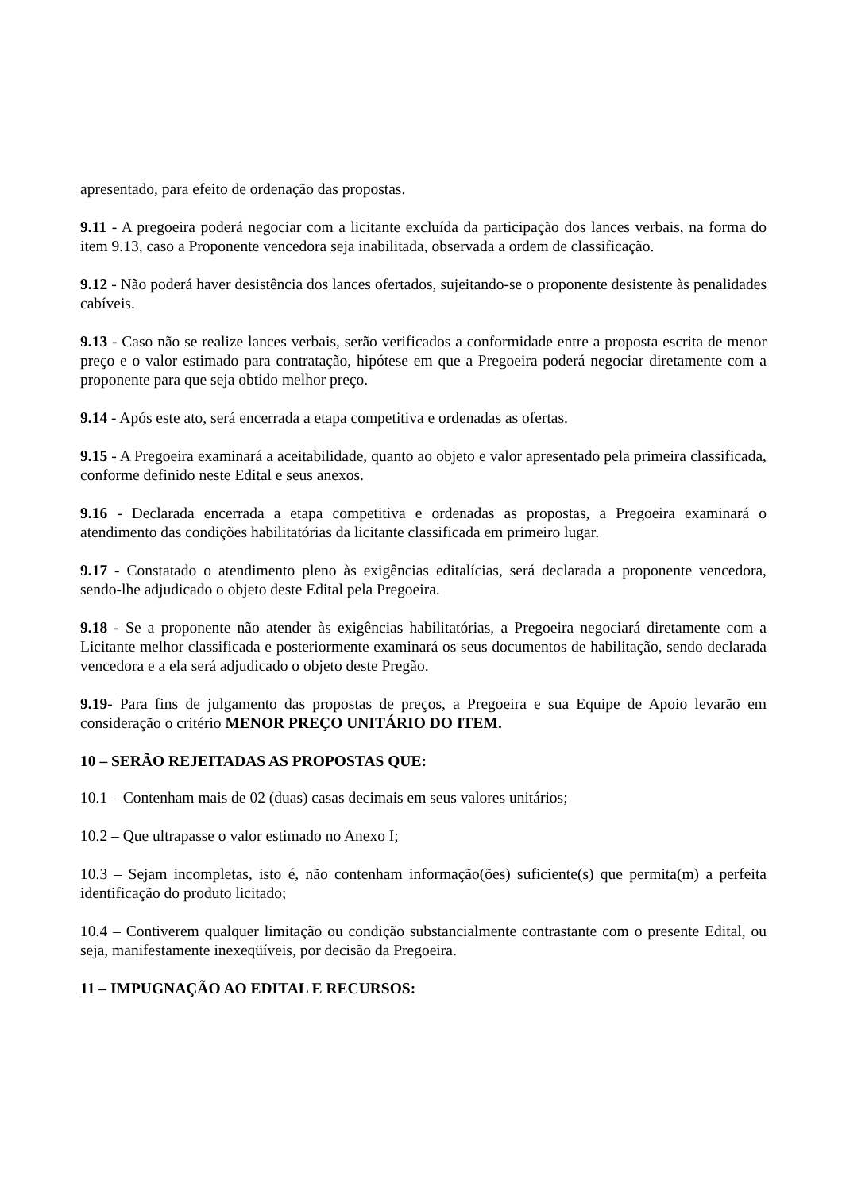apresentado, para efeito de ordenação das propostas.
9.11 - A pregoeira poderá negociar com a licitante excluída da participação dos lances verbais, na forma do item 9.13, caso a Proponente vencedora seja inabilitada, observada a ordem de classificação.
9.12 - Não poderá haver desistência dos lances ofertados, sujeitando-se o proponente desistente às penalidades cabíveis.
9.13 - Caso não se realize lances verbais, serão verificados a conformidade entre a proposta escrita de menor preço e o valor estimado para contratação, hipótese em que a Pregoeira poderá negociar diretamente com a proponente para que seja obtido melhor preço.
9.14 - Após este ato, será encerrada a etapa competitiva e ordenadas as ofertas.
9.15 - A Pregoeira examinará a aceitabilidade, quanto ao objeto e valor apresentado pela primeira classificada, conforme definido neste Edital e seus anexos.
9.16 - Declarada encerrada a etapa competitiva e ordenadas as propostas, a Pregoeira examinará o atendimento das condições habilitatórias da licitante classificada em primeiro lugar.
9.17 - Constatado o atendimento pleno às exigências editalícias, será declarada a proponente vencedora, sendo-lhe adjudicado o objeto deste Edital pela Pregoeira.
9.18 - Se a proponente não atender às exigências habilitatórias, a Pregoeira negociará diretamente com a Licitante melhor classificada e posteriormente examinará os seus documentos de habilitação, sendo declarada vencedora e a ela será adjudicado o objeto deste Pregão.
9.19- Para fins de julgamento das propostas de preços, a Pregoeira e sua Equipe de Apoio levarão em consideração o critério MENOR PREÇO UNITÁRIO DO ITEM.
10 – SERÃO REJEITADAS AS PROPOSTAS QUE:
10.1 – Contenham mais de 02 (duas) casas decimais em seus valores unitários;
10.2 – Que ultrapasse o valor estimado no Anexo I;
10.3 – Sejam incompletas, isto é, não contenham informação(ões) suficiente(s) que permita(m) a perfeita identificação do produto licitado;
10.4 – Contiverem qualquer limitação ou condição substancialmente contrastante com o presente Edital, ou seja, manifestamente inexeqüíveis, por decisão da Pregoeira.
11 – IMPUGNAÇÃO AO EDITAL E RECURSOS: